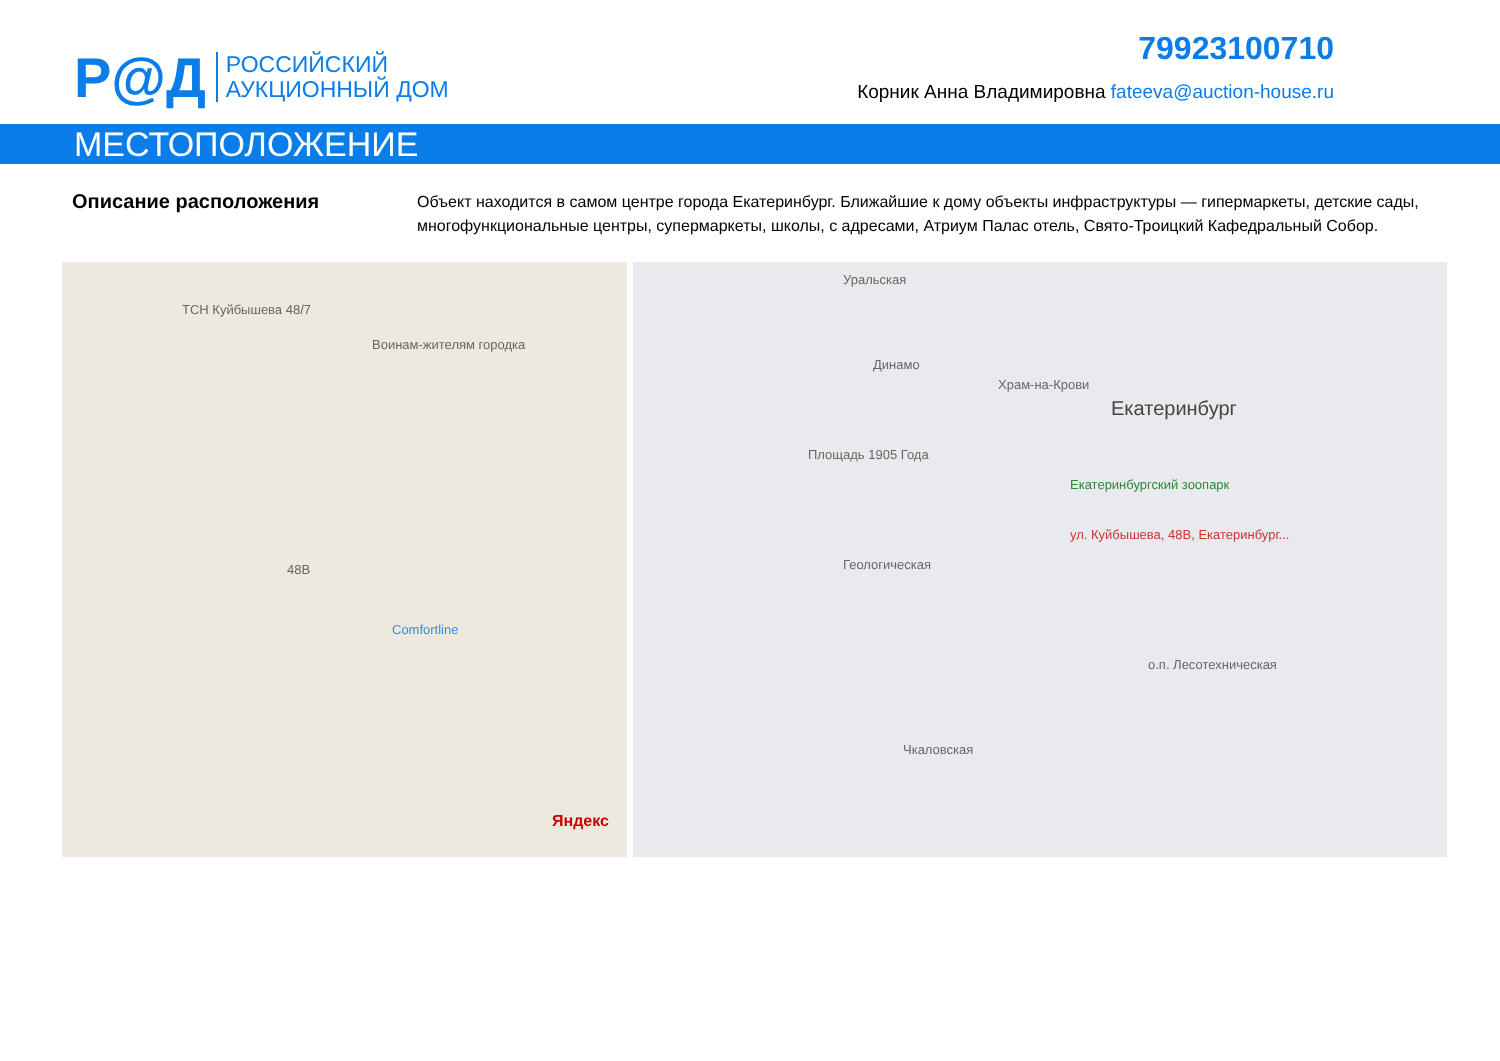Р@Д
РОССИЙСКИЙ
АУКЦИОННЫЙ ДОМ
79923100710
Корник Анна Владимировна fateeva@auction-house.ru
МЕСТОПОЛОЖЕНИЕ
Описание расположения
Объект находится в самом центре города Екатеринбург. Ближайшие к дому объекты инфраструктуры — гипермаркеты, детские сады, многофункциональные центры, супермаркеты, школы, с адресами, Атриум Палас отель, Свято-Троицкий Кафедральный Собор.
ТСН Куйбышева 48/7
Воинам-жителям городка
48В
Comfortline
Яндекс
Уральская
Динамо
Храм-на-Крови
Екатеринбург
Площадь 1905 Года
Екатеринбургский зоопарк
ул. Куйбышева, 48В, Екатеринбург...
Геологическая
о.п. Лесотехническая
Чкаловская